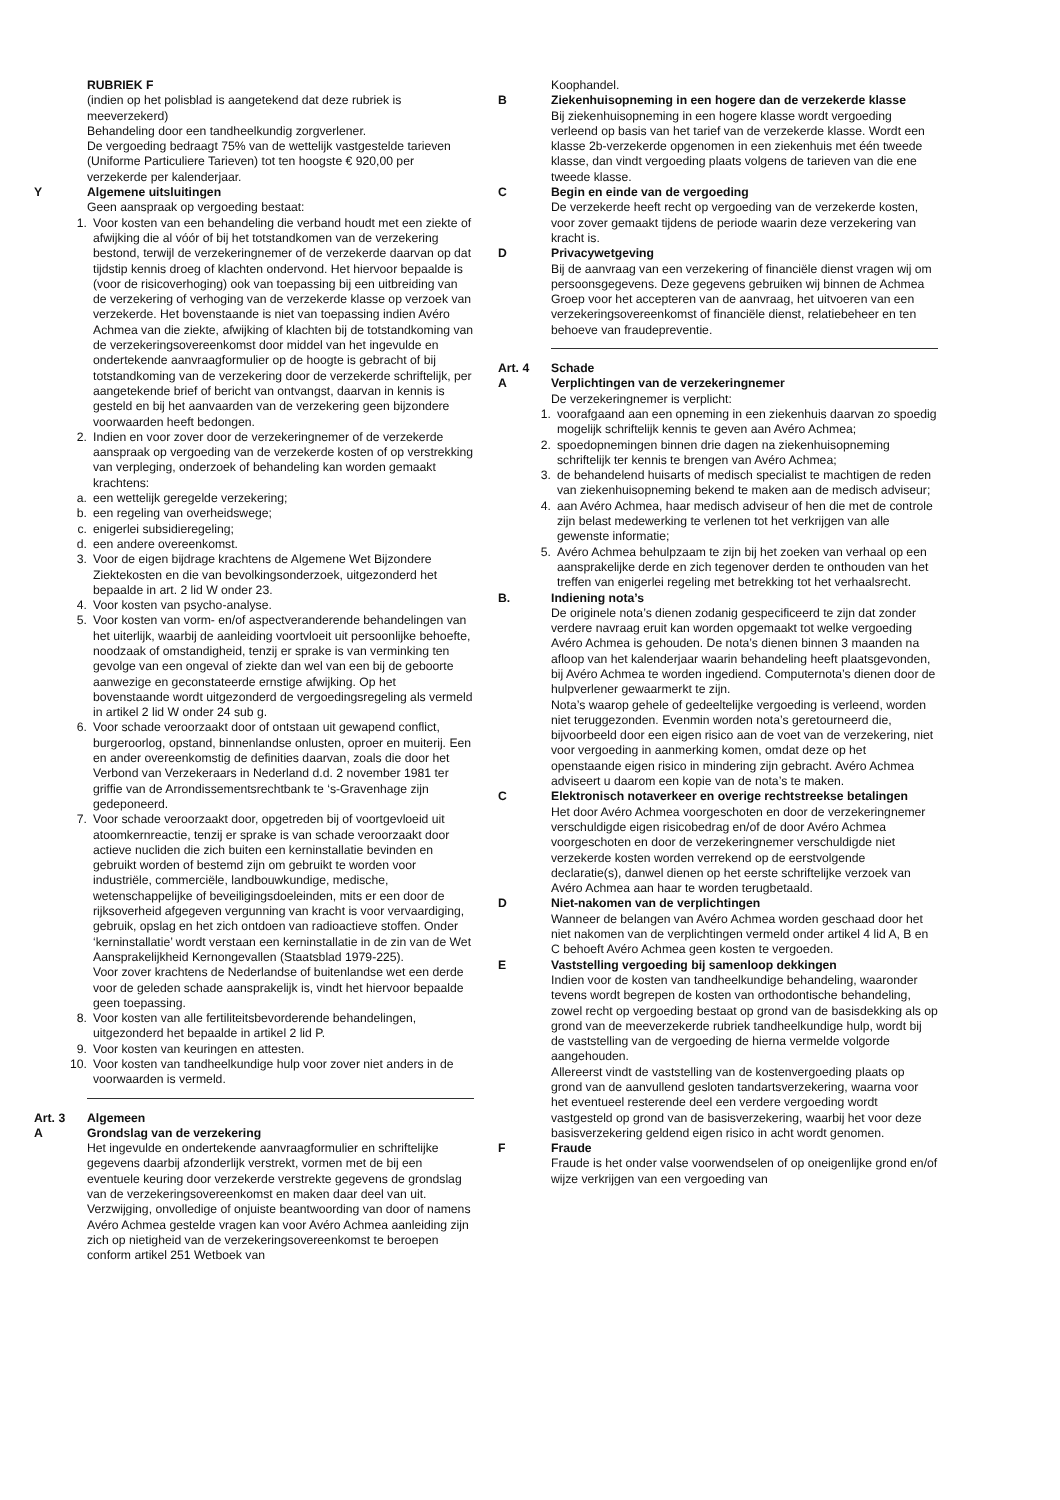RUBRIEK F
(indien op het polisblad is aangetekend dat deze rubriek is meeverzekerd)
Behandeling door een tandheelkundig zorgverlener.
De vergoeding bedraagt 75% van de wettelijk vastgestelde tarieven (Uniforme Particuliere Tarieven) tot ten hoogste € 920,00 per verzekerde per kalenderjaar.
Y Algemene uitsluitingen
Geen aanspraak op vergoeding bestaat:
1. Voor kosten van een behandeling die verband houdt met een ziekte of afwijking die al vóór of bij het totstandkomen van de verzekering bestond, terwijl de verzekeringnemer of de verzekerde daarvan op dat tijdstip kennis droeg of klachten ondervond. Het hiervoor bepaalde is (voor de risicoverhoging) ook van toepassing bij een uitbreiding van de verzekering of verhoging van de verzekerde klasse op verzoek van verzekerde. Het bovenstaande is niet van toepassing indien Avéro Achmea van die ziekte, afwijking of klachten bij de totstandkoming van de verzekeringsovereenkomst door middel van het ingevulde en ondertekende aanvraagformulier op de hoogte is gebracht of bij totstandkoming van de verzekering door de verzekerde schriftelijk, per aangetekende brief of bericht van ontvangst, daarvan in kennis is gesteld en bij het aanvaarden van de verzekering geen bijzondere voorwaarden heeft bedongen.
2. Indien en voor zover door de verzekeringnemer of de verzekerde aanspraak op vergoeding van de verzekerde kosten of op verstrekking van verpleging, onderzoek of behandeling kan worden gemaakt krachtens:
a. een wettelijk geregelde verzekering;
b. een regeling van overheidswege;
c. enigerlei subsidieregeling;
d. een andere overeenkomst.
3. Voor de eigen bijdrage krachtens de Algemene Wet Bijzondere Ziektekosten en die van bevolkingsonderzoek, uitgezonderd het bepaalde in art. 2 lid W onder 23.
4. Voor kosten van psycho-analyse.
5. Voor kosten van vorm- en/of aspectveranderende behandelingen van het uiterlijk, waarbij de aanleiding voortvloeit uit persoonlijke behoefte, noodzaak of omstandigheid, tenzij er sprake is van verminking ten gevolge van een ongeval of ziekte dan wel van een bij de geboorte aanwezige en geconstateerde ernstige afwijking. Op het bovenstaande wordt uitgezonderd de vergoedingsregeling als vermeld in artikel 2 lid W onder 24 sub g.
6. Voor schade veroorzaakt door of ontstaan uit gewapend conflict, burgeroorlog, opstand, binnenlandse onlusten, oproer en muiterij. Een en ander overeenkomstig de definities daarvan, zoals die door het Verbond van Verzekeraars in Nederland d.d. 2 november 1981 ter griffie van de Arrondissementsrechtbank te ‘s-Gravenhage zijn gedeponeerd.
7. Voor schade veroorzaakt door, opgetreden bij of voortgevloeid uit atoomkernreactie, tenzij er sprake is van schade veroorzaakt door actieve nucliden die zich buiten een kerninstallatie bevinden en gebruikt worden of bestemd zijn om gebruikt te worden voor industriële, commerciële, landbouwkundige, medische, wetenschappelijke of beveiligingsdoeleinden, mits er een door de rijksoverheid afgegeven vergunning van kracht is voor vervaardiging, gebruik, opslag en het zich ontdoen van radioactieve stoffen. Onder ‘kerninstallatie’ wordt verstaan een kerninstallatie in de zin van de Wet Aansprakelijkheid Kernongevallen (Staatsblad 1979-225).
Voor zover krachtens de Nederlandse of buitenlandse wet een derde voor de geleden schade aansprakelijk is, vindt het hiervoor bepaalde geen toepassing.
8. Voor kosten van alle fertiliteitsbevorderende behandelingen, uitgezonderd het bepaalde in artikel 2 lid P.
9. Voor kosten van keuringen en attesten.
10. Voor kosten van tandheelkundige hulp voor zover niet anders in de voorwaarden is vermeld.
Art. 3 Algemeen
A Grondslag van de verzekering
Het ingevulde en ondertekende aanvraagformulier en schriftelijke gegevens daarbij afzonderlijk verstrekt, vormen met de bij een eventuele keuring door verzekerde verstrekte gegevens de grondslag van de verzekeringsovereenkomst en maken daar deel van uit. Verzwijging, onvolledige of onjuiste beantwoording van door of namens Avéro Achmea gestelde vragen kan voor Avéro Achmea aanleiding zijn zich op nietigheid van de verzekeringsovereenkomst te beroepen conform artikel 251 Wetboek van
Koophandel.
B Ziekenhuisopneming in een hogere dan de verzekerde klasse
Bij ziekenhuisopneming in een hogere klasse wordt vergoeding verleend op basis van het tarief van de verzekerde klasse. Wordt een klasse 2b-verzekerde opgenomen in een ziekenhuis met één tweede klasse, dan vindt vergoeding plaats volgens de tarieven van die ene tweede klasse.
C Begin en einde van de vergoeding
De verzekerde heeft recht op vergoeding van de verzekerde kosten, voor zover gemaakt tijdens de periode waarin deze verzekering van kracht is.
D Privacywetgeving
Bij de aanvraag van een verzekering of financiële dienst vragen wij om persoonsgegevens. Deze gegevens gebruiken wij binnen de Achmea Groep voor het accepteren van de aanvraag, het uitvoeren van een verzekeringsovereenkomst of financiële dienst, relatiebeheer en ten behoeve van fraudepreventie.
Art. 4 Schade
A Verplichtingen van de verzekeringnemer
De verzekeringnemer is verplicht:
1. voorafgaand aan een opneming in een ziekenhuis daarvan zo spoedig mogelijk schriftelijk kennis te geven aan Avéro Achmea;
2. spoedopnemingen binnen drie dagen na ziekenhuisopneming schriftelijk ter kennis te brengen van Avéro Achmea;
3. de behandelend huisarts of medisch specialist te machtigen de reden van ziekenhuisopneming bekend te maken aan de medisch adviseur;
4. aan Avéro Achmea, haar medisch adviseur of hen die met de controle zijn belast medewerking te verlenen tot het verkrijgen van alle gewenste informatie;
5. Avéro Achmea behulpzaam te zijn bij het zoeken van verhaal op een aansprakelijke derde en zich tegenover derden te onthouden van het treffen van enigerlei regeling met betrekking tot het verhaalsrecht.
B. Indiening nota’s
De originele nota’s dienen zodanig gespecificeerd te zijn dat zonder verdere navraag eruit kan worden opgemaakt tot welke vergoeding Avéro Achmea is gehouden. De nota’s dienen binnen 3 maanden na afloop van het kalenderjaar waarin behandeling heeft plaatsgevonden, bij Avéro Achmea te worden ingediend. Computernota’s dienen door de hulpverlener gewaarmerkt te zijn.
Nota’s waarop gehele of gedeeltelijke vergoeding is verleend, worden niet teruggezonden. Evenmin worden nota’s geretourneerd die, bijvoorbeeld door een eigen risico aan de voet van de verzekering, niet voor vergoeding in aanmerking komen, omdat deze op het openstaande eigen risico in mindering zijn gebracht. Avéro Achmea adviseert u daarom een kopie van de nota’s te maken.
C Elektronisch notaverkeer en overige rechtstreekse betalingen
Het door Avéro Achmea voorgeschoten en door de verzekeringnemer verschuldigde eigen risicobedrag en/of de door Avéro Achmea voorgeschoten en door de verzekeringnemer verschuldigde niet verzekerde kosten worden verrekend op de eerstvolgende declaratie(s), danwel dienen op het eerste schriftelijke verzoek van Avéro Achmea aan haar te worden terugbetaald.
D Niet-nakomen van de verplichtingen
Wanneer de belangen van Avéro Achmea worden geschaad door het niet nakomen van de verplichtingen vermeld onder artikel 4 lid A, B en C behoeft Avéro Achmea geen kosten te vergoeden.
E Vaststelling vergoeding bij samenloop dekkingen
Indien voor de kosten van tandheelkundige behandeling, waaronder tevens wordt begrepen de kosten van orthodontische behandeling, zowel recht op vergoeding bestaat op grond van de basisdekking als op grond van de meeverzekerde rubriek tandheelkundige hulp, wordt bij de vaststelling van de vergoeding de hierna vermelde volgorde aangehouden.
Allereerst vindt de vaststelling van de kostenvergoeding plaats op grond van de aanvullend gesloten tandartsverzekering, waarna voor het eventueel resterende deel een verdere vergoeding wordt vastgesteld op grond van de basisverzekering, waarbij het voor deze basisverzekering geldend eigen risico in acht wordt genomen.
F Fraude
Fraude is het onder valse voorwendselen of op oneigenlijke grond en/of wijze verkrijgen van een vergoeding van